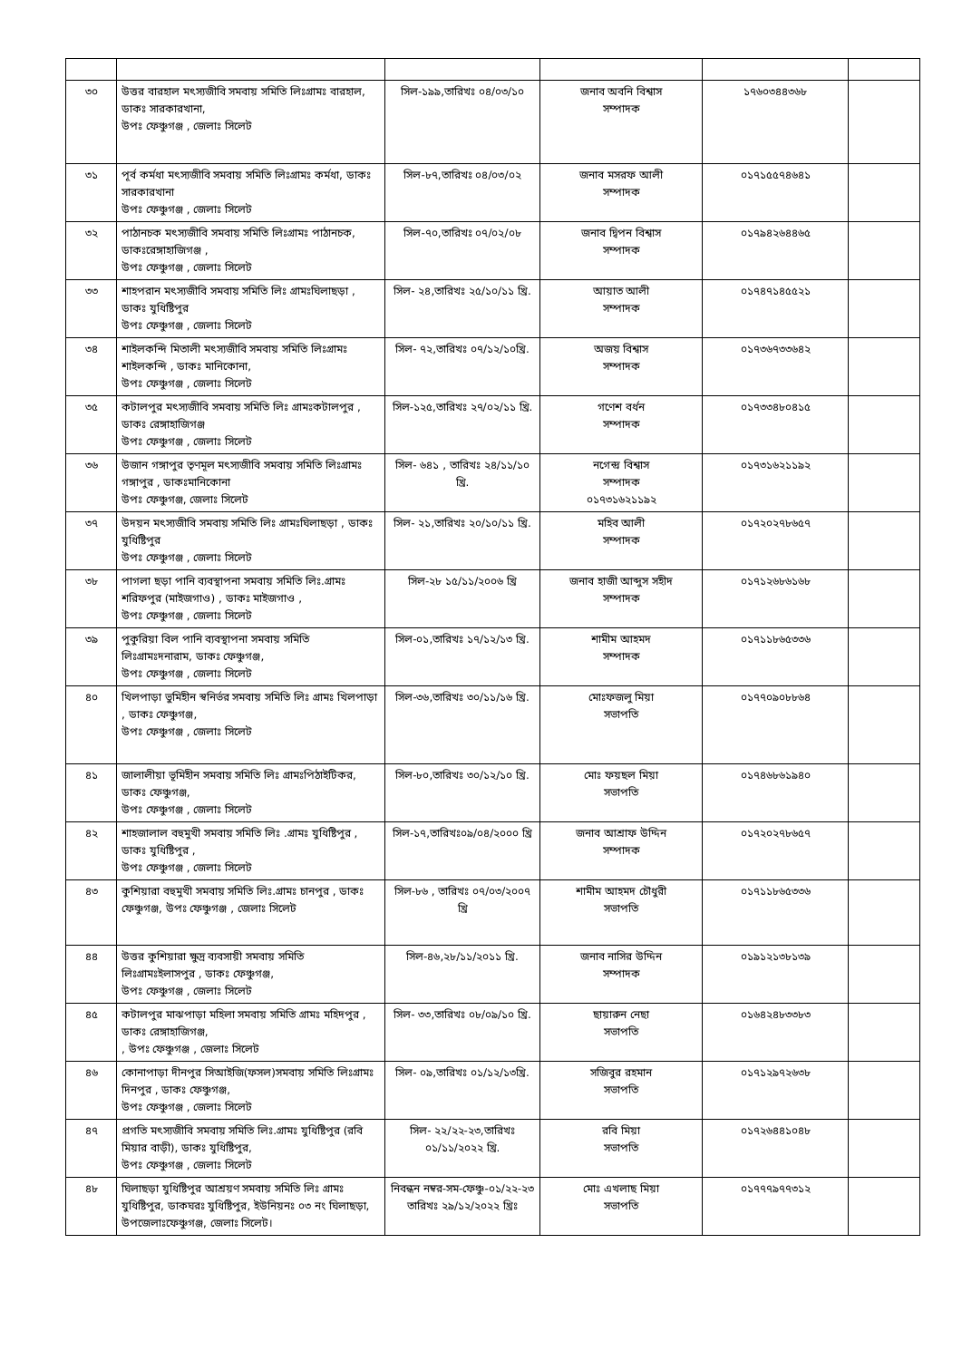| ৩০ | উত্তর বারহাল মৎস্যজীবি সমবায় সমিতি লিঃগ্রামঃ বারহাল, ডাকঃ সারকারখানা, উপঃ ফেঞ্চুগঞ্জ , জেলাঃ সিলেট | সিল-১৯৯,তারিখঃ ০৪/০৩/১০ | জনাব অবনি বিশ্বাস সম্পাদক | ১৭৬০৩৪৪৩৬৮ | |
| ৩১ | পূর্ব কর্মধা মৎস্যজীবি সমবায় সমিতি লিঃগ্রামঃ কর্মধা, ডাকঃ সারকারখানা উপঃ ফেঞ্চুগঞ্জ , জেলাঃ সিলেট | সিল-৮৭,তারিখঃ ০৪/০৩/০২ | জনাব মসরফ আলী সম্পাদক | ০১৭১৫৫৭৪৬৪১ | |
| ৩২ | পাঠানচক মৎস্যজীবি সমবায় সমিতি লিঃগ্রামঃ পাঠানচক, ডাকঃরেঙ্গাহাজিগঞ্জ , উপঃ ফেঞ্চুগঞ্জ , জেলাঃ সিলেট | সিল-৭০,তারিখঃ ০৭/০২/০৮ | জনাব দ্বিপন বিশ্বাস সম্পাদক | ০১৭৯৪২৬৪৪৬৫ | |
| ৩৩ | শাহপরান মৎস্যজীবি সমবায় সমিতি লিঃ গ্রামঃঘিলাছড়া , ডাকঃ যুধিষ্টিপুর উপঃ ফেঞ্চুগঞ্জ , জেলাঃ সিলেট | সিল- ২৪,তারিখঃ ২৫/১০/১১ খ্রি. | আয়াত আলী সম্পাদক | ০১৭৪৭১৪৫৫২১ | |
| ৩৪ | শাইলকন্দি মিতালী মৎস্যজীবি সমবায় সমিতি লিঃগ্রামঃ শাইলকন্দি , ডাকঃ মানিকোনা, উপঃ ফেঞ্চুগঞ্জ , জেলাঃ সিলেট | সিল- ৭২,তারিখঃ ০৭/১২/১০খ্রি. | অজয় বিশ্বাস সম্পাদক | ০১৭৩৬৭৩৩৬৪২ | |
| ৩৫ | কটালপুর মৎস্যজীবি সমবায় সমিতি লিঃ গ্রামঃকটালপুর , ডাকঃ রেঙ্গাহাজিগঞ্জ উপঃ ফেঞ্চুগঞ্জ , জেলাঃ সিলেট | সিল-১২৫,তারিখঃ ২৭/০২/১১ খ্রি. | গণেশ বর্ধন সম্পাদক | ০১৭৩৩৪৮০৪১৫ | |
| ৩৬ | উজান গঙ্গাপুর তৃণমূল মৎস্যজীবি সমবায় সমিতি লিঃগ্রামঃ গঙ্গাপুর , ডাকঃমানিকোনা উপঃ ফেঞ্চুগঞ্জ, জেলাঃ সিলেট | সিল- ৬৪১ , তারিখঃ ২৪/১১/১০ খ্রি. | নগেন্দ্র বিশ্বাস সম্পাদক ০১৭৩১৬২১১৯২ | ০১৭৩১৬২১১৯২ | |
| ৩৭ | উদয়ন মৎস্যজীবি সমবায় সমিতি লিঃ গ্রামঃঘিলাছড়া , ডাকঃ যুধিষ্টিপুর উপঃ ফেঞ্চুগঞ্জ , জেলাঃ সিলেট | সিল- ২১,তারিখঃ ২০/১০/১১ খ্রি. | মহিব আলী সম্পাদক | ০১৭২০২৭৮৬৫৭ | |
| ৩৮ | পাগলা ছড়া পানি ব্যবস্থাপনা সমবায় সমিতি লিঃ.গ্রামঃ শরিফপুর (মাইজগাও) , ডাকঃ মাইজগাও , উপঃ ফেঞ্চুগঞ্জ , জেলাঃ সিলেট | সিল-২৮ ১৫/১১/২০০৬ খ্রি | জনাব হাজী আব্দুস সহীদ সম্পাদক | ০১৭১২৬৮৬১৬৮ | |
| ৩৯ | পুকুরিয়া বিল পানি ব্যবস্থাপনা সমবায় সমিতি লিঃগ্রামঃদনারাম, ডাকঃ ফেঞ্চুগঞ্জ, উপঃ ফেঞ্চুগঞ্জ , জেলাঃ সিলেট | সিল-০১,তারিখঃ ১৭/১২/১৩ খ্রি. | শামীম আহমদ সম্পাদক | ০১৭১১৮৬৫৩৩৬ | |
| ৪০ | খিলপাড়া ভুমিহীন স্বনির্ভর সমবায় সমিতি লিঃ গ্রামঃ খিলপাড়া , ডাকঃ ফেঞ্চুগঞ্জ, উপঃ ফেঞ্চুগঞ্জ , জেলাঃ সিলেট | সিল-৩৬,তারিখঃ ৩০/১১/১৬ খ্রি. | মোঃফজলু মিয়া সভাপতি | ০১৭৭০৯০৮৮৬৪ | |
| ৪১ | জালালীয়া ভূমিহীন সমবায় সমিতি লিঃ গ্রামঃপিঠাইটিকর, ডাকঃ ফেঞ্চুগঞ্জ, উপঃ ফেঞ্চুগঞ্জ , জেলাঃ সিলেট | সিল-৮০,তারিখঃ ৩০/১২/১০ খ্রি. | মোঃ ফয়ছল মিয়া সভাপতি | ০১৭৪৬৮৬১৯৪০ | |
| ৪২ | শাহজালাল বহুমুখী সমবায় সমিতি লিঃ .গ্রামঃ যুধিষ্টিপুর , ডাকঃ যুধিষ্টিপুর , উপঃ ফেঞ্চুগঞ্জ , জেলাঃ সিলেট | সিল-১৭,তারিখঃ০৯/০৪/২০০০ খ্রি | জনাব আশ্রাফ উদ্দিন সম্পাদক | ০১৭২০২৭৮৬৫৭ | |
| ৪৩ | কুশিয়ারা বহুমুখী সমবায় সমিতি লিঃ.গ্রামঃ চানপুর , ডাকঃ ফেঞ্চুগঞ্জ, উপঃ ফেঞ্চুগঞ্জ , জেলাঃ সিলেট | সিল-৮৬ , তারিখঃ ০৭/০৩/২০০৭ খ্রি | শামীম আহমদ চৌধুরী সভাপতি | ০১৭১১৮৬৫৩৩৬ | |
| ৪৪ | উত্তর কুশিয়ারা ক্ষুদ্র ব্যবসায়ী সমবায় সমিতি লিঃগ্রামঃইলাসপুর , ডাকঃ ফেঞ্চুগঞ্জ, উপঃ ফেঞ্চুগঞ্জ , জেলাঃ সিলেট | সিল-৪৬,২৮/১১/২০১১ খ্রি. | জনাব নাসির উদ্দিন সম্পাদক | ০১৯১২১৩৮১৩৯ | |
| ৪৫ | কটালপুর মাঝপাড়া মহিলা সমবায় সমিতি গ্রামঃ মহিদপুর , ডাকঃ রেঙ্গাহাজিগঞ্জ, , উপঃ ফেঞ্চুগঞ্জ , জেলাঃ সিলেট | সিল- ৩৩,তারিখঃ ০৮/০৯/১০ খ্রি. | ছায়ারুন নেছা সভাপতি | ০১৬৪২৪৮৩৩৮৩ | |
| ৪৬ | কোনাপাড়া দীনপুর সিআইজি(ফসল)সমবায় সমিতি লিঃগ্রামঃ দিনপুর , ডাকঃ ফেঞ্চুগঞ্জ, উপঃ ফেঞ্চুগঞ্জ , জেলাঃ সিলেট | সিল- ০৯,তারিখঃ ০১/১২/১৩খ্রি. | সজিবুর রহমান সভাপতি | ০১৭১২৯৭২৬৩৮ | |
| ৪৭ | প্রগতি মৎস্যজীবি সমবায় সমিতি লিঃ.গ্রামঃ যুধিষ্টিপুর (রবি মিয়ার বাড়ী), ডাকঃ যুধিষ্টিপুর, উপঃ ফেঞ্চুগঞ্জ , জেলাঃ সিলেট | সিল- ২২/২২-২৩,তারিখঃ ০১/১১/২০২২ খ্রি. | রবি মিয়া সভাপতি | ০১৭২৬৪৪১০৪৮ | |
| ৪৮ | ঘিলাছড়া যুধিষ্টিপুর আশ্রয়ণ সমবায় সমিতি লিঃ গ্রামঃ যুধিষ্টিপুর, ডাকঘরঃ যুধিষ্টিপুর, ইউনিয়নঃ ০৩ নং ঘিলাছড়া, উপজেলাঃফেঞ্চুগঞ্জ, জেলাঃ সিলেট। | নিবন্ধন নম্বর-সম-ফেঞ্চু-০১/২২-২৩ তারিখঃ ২৯/১২/২০২২ খ্রিঃ | মোঃ এখলাছ মিয়া সভাপতি | ০১৭৭৭৯৭৭৩১২ | |